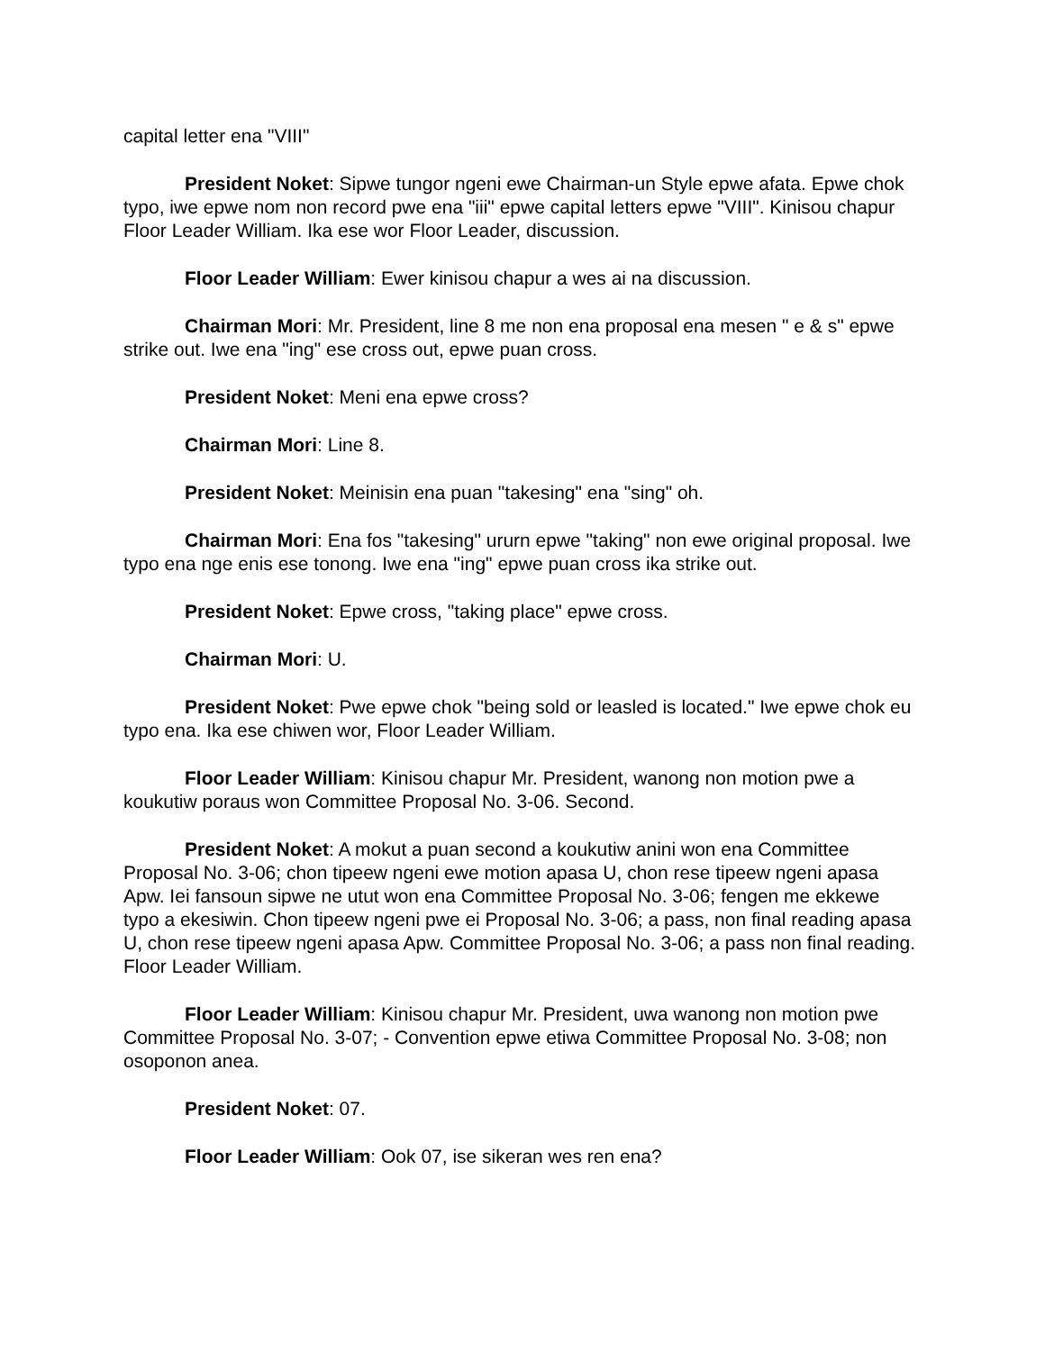capital letter ena "VIII"
President Noket: Sipwe tungor ngeni ewe Chairman-un Style epwe afata. Epwe chok typo, iwe epwe nom non record pwe ena "iii" epwe capital letters epwe "VIII". Kinisou chapur Floor Leader William. Ika ese wor Floor Leader, discussion.
Floor Leader William: Ewer kinisou chapur a wes ai na discussion.
Chairman Mori: Mr. President, line 8 me non ena proposal ena mesen " e & s" epwe strike out. Iwe ena "ing" ese cross out, epwe puan cross.
President Noket: Meni ena epwe cross?
Chairman Mori: Line 8.
President Noket: Meinisin ena puan "takesing" ena "sing" oh.
Chairman Mori: Ena fos "takesing" ururn epwe "taking" non ewe original proposal. Iwe typo ena nge enis ese tonong. Iwe ena "ing" epwe puan cross ika strike out.
President Noket: Epwe cross, "taking place" epwe cross.
Chairman Mori: U.
President Noket: Pwe epwe chok "being sold or leasled is located." Iwe epwe chok eu typo ena. Ika ese chiwen wor, Floor Leader William.
Floor Leader William: Kinisou chapur Mr. President, wanong non motion pwe a koukutiw poraus won Committee Proposal No. 3-06. Second.
President Noket: A mokut a puan second a koukutiw anini won ena Committee Proposal No. 3-06; chon tipeew ngeni ewe motion apasa U, chon rese tipeew ngeni apasa Apw. Iei fansoun sipwe ne utut won ena Committee Proposal No. 3-06; fengen me ekkewe typo a ekesiwin. Chon tipeew ngeni pwe ei Proposal No. 3-06; a pass, non final reading apasa U, chon rese tipeew ngeni apasa Apw. Committee Proposal No. 3-06; a pass non final reading. Floor Leader William.
Floor Leader William: Kinisou chapur Mr. President, uwa wanong non motion pwe Committee Proposal No. 3-07; - Convention epwe etiwa Committee Proposal No. 3-08; non osoponon anea.
President Noket: 07.
Floor Leader William: Ook 07, ise sikeran wes ren ena?